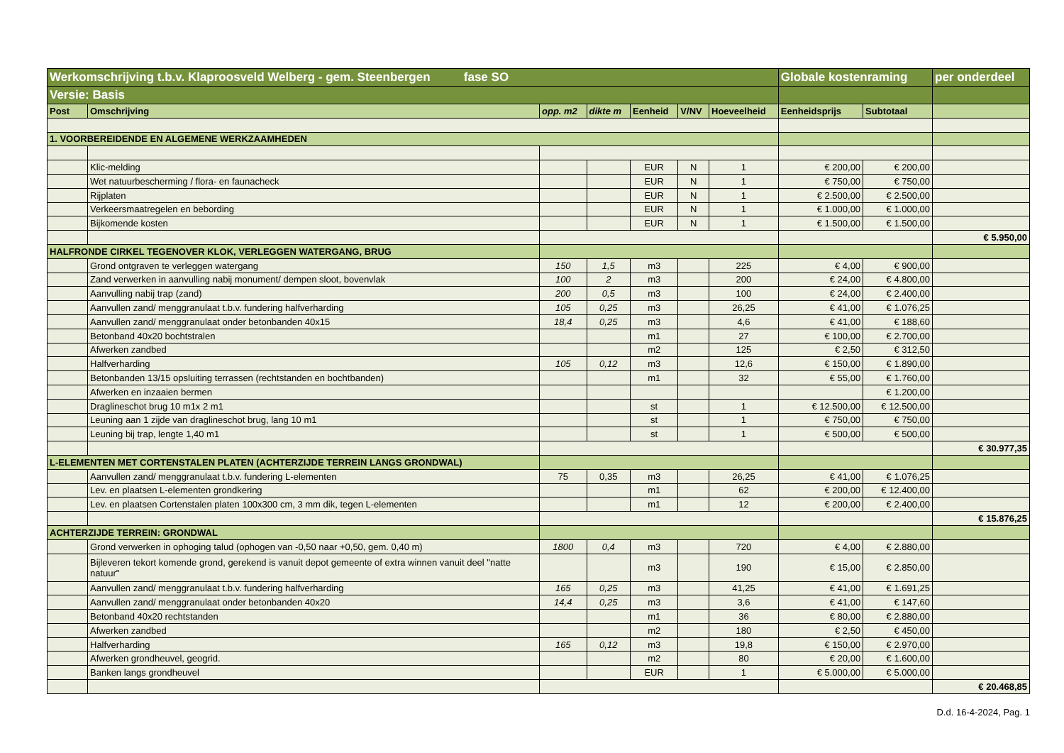| Werkomschrijving t.b.v. Klaproosveld Welberg - gem. Steenbergen fase SO | | | | | | | Globale kostenraming | | per onderdeel |
| Versie: Basis | | | | | | | | | |
| Post | Omschrijving | opp. m2 | dikte m | Eenheid | V/NV | Hoeveelheid | Eenheidsprijs | Subtotaal | |
| 1. VOORBEREIDENDE EN ALGEMENE WERKZAAMHEDEN | | | | | | | | | |
| | Klic-melding | | | EUR | N | 1 | € 200,00 | € 200,00 | |
| | Wet natuurbescherming / flora- en faunacheck | | | EUR | N | 1 | € 750,00 | € 750,00 | |
| | Rijplaten | | | EUR | N | 1 | € 2.500,00 | € 2.500,00 | |
| | Verkeersmaatregelen en bebording | | | EUR | N | 1 | € 1.000,00 | € 1.000,00 | |
| | Bijkomende kosten | | | EUR | N | 1 | € 1.500,00 | € 1.500,00 | |
| | | | | | | | | | € 5.950,00 |
| HALFRONDE CIRKEL TEGENOVER KLOK, VERLEGGEN WATERGANG, BRUG | | | | | | | | | |
| | Grond ontgraven te verleggen watergang | 150 | 1,5 | m3 | | 225 | € 4,00 | € 900,00 | |
| | Zand verwerken in aanvulling nabij monument/ dempen sloot, bovenvlak | 100 | 2 | m3 | | 200 | € 24,00 | € 4.800,00 | |
| | Aanvulling nabij trap (zand) | 200 | 0,5 | m3 | | 100 | € 24,00 | € 2.400,00 | |
| | Aanvullen zand/ menggranulaat t.b.v. fundering halfverharding | 105 | 0,25 | m3 | | 26,25 | € 41,00 | € 1.076,25 | |
| | Aanvullen zand/ menggranulaat onder betonbanden 40x15 | 18,4 | 0,25 | m3 | | 4,6 | € 41,00 | € 188,60 | |
| | Betonband 40x20 bochtstralen | | | m1 | | 27 | € 100,00 | € 2.700,00 | |
| | Afwerken zandbed | | | m2 | | 125 | € 2,50 | € 312,50 | |
| | Halfverharding | 105 | 0,12 | m3 | | 12,6 | € 150,00 | € 1.890,00 | |
| | Betonbanden 13/15 opsluiting terrassen (rechtstanden en bochtbanden) | | | m1 | | 32 | € 55,00 | € 1.760,00 | |
| | Afwerken en inzaaien bermen | | | | | | | € 1.200,00 | |
| | Draglineschot brug 10 m1x 2 m1 | | | st | | 1 | € 12.500,00 | € 12.500,00 | |
| | Leuning aan 1 zijde van draglineschot brug, lang 10 m1 | | | st | | 1 | € 750,00 | € 750,00 | |
| | Leuning bij trap, lengte 1,40 m1 | | | st | | 1 | € 500,00 | € 500,00 | |
| | | | | | | | | | € 30.977,35 |
| L-ELEMENTEN MET CORTENSTALEN PLATEN (ACHTERZIJDE TERREIN LANGS GRONDWAL) | | | | | | | | | |
| | Aanvullen zand/ menggranulaat t.b.v. fundering L-elementen | 75 | 0,35 | m3 | | 26,25 | € 41,00 | € 1.076,25 | |
| | Lev. en plaatsen L-elementen grondkering | | | m1 | | 62 | € 200,00 | € 12.400,00 | |
| | Lev. en plaatsen Cortenstalen platen 100x300 cm, 3 mm dik, tegen L-elementen | | | m1 | | 12 | € 200,00 | € 2.400,00 | |
| | | | | | | | | | € 15.876,25 |
| ACHTERZIJDE TERREIN: GRONDWAL | | | | | | | | | |
| | Grond verwerken in ophoging talud (ophogen van -0,50 naar +0,50, gem. 0,40 m) | 1800 | 0,4 | m3 | | 720 | € 4,00 | € 2.880,00 | |
| | Bijleveren tekort komende grond, gerekend is vanuit depot gemeente of extra winnen vanuit deel "natte natuur" | | | m3 | | 190 | € 15,00 | € 2.850,00 | |
| | Aanvullen zand/ menggranulaat t.b.v. fundering halfverharding | 165 | 0,25 | m3 | | 41,25 | € 41,00 | € 1.691,25 | |
| | Aanvullen zand/ menggranulaat onder betonbanden 40x20 | 14,4 | 0,25 | m3 | | 3,6 | € 41,00 | € 147,60 | |
| | Betonband 40x20 rechtstanden | | | m1 | | 36 | € 80,00 | € 2.880,00 | |
| | Afwerken zandbed | | | m2 | | 180 | € 2,50 | € 450,00 | |
| | Halfverharding | 165 | 0,12 | m3 | | 19,8 | € 150,00 | € 2.970,00 | |
| | Afwerken grondheuvel, geogrid. | | | m2 | | 80 | € 20,00 | € 1.600,00 | |
| | Banken langs grondheuvel | | | EUR | | 1 | € 5.000,00 | € 5.000,00 | |
| | | | | | | | | | € 20.468,85 |
D.d. 16-4-2024, Pag. 1